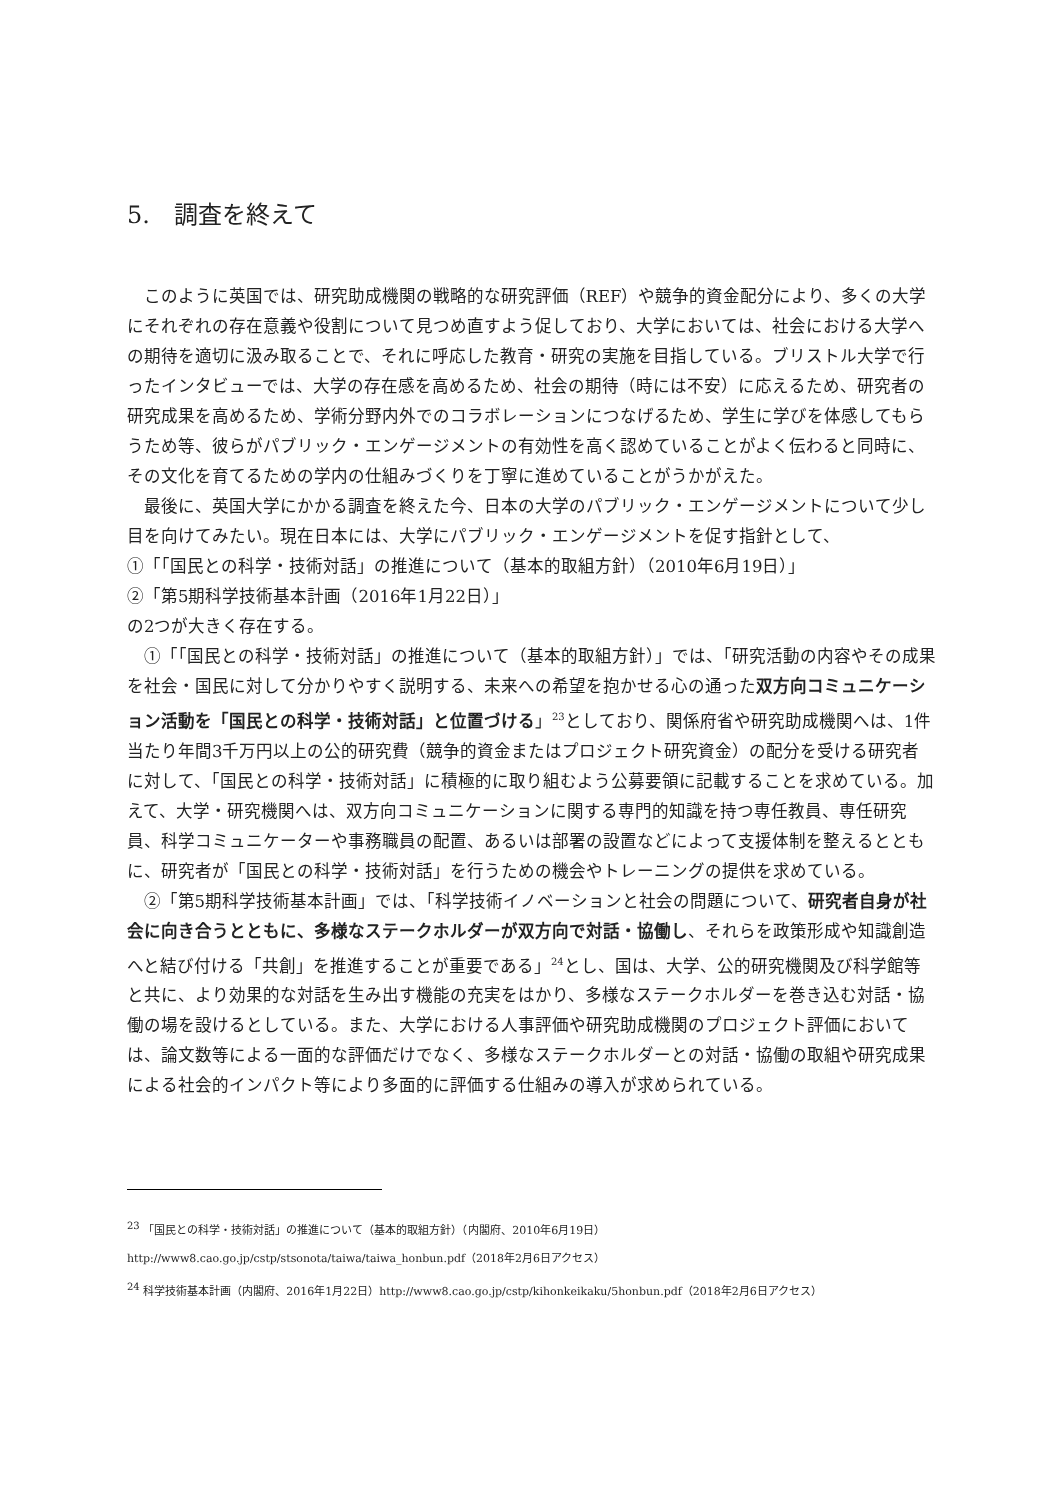5.　調査を終えて
このように英国では、研究助成機関の戦略的な研究評価（REF）や競争的資金配分により、多くの大学にそれぞれの存在意義や役割について見つめ直すよう促しており、大学においては、社会における大学への期待を適切に汲み取ることで、それに呼応した教育・研究の実施を目指している。ブリストル大学で行ったインタビューでは、大学の存在感を高めるため、社会の期待（時には不安）に応えるため、研究者の研究成果を高めるため、学術分野内外でのコラボレーションにつなげるため、学生に学びを体感してもらうため等、彼らがパブリック・エンゲージメントの有効性を高く認めていることがよく伝わると同時に、その文化を育てるための学内の仕組みづくりを丁寧に進めていることがうかがえた。
最後に、英国大学にかかる調査を終えた今、日本の大学のパブリック・エンゲージメントについて少し目を向けてみたい。現在日本には、大学にパブリック・エンゲージメントを促す指針として、
①「「国民との科学・技術対話」の推進について（基本的取組方針）（2010年6月19日）」
②「第5期科学技術基本計画（2016年1月22日）」
の2つが大きく存在する。
①「「国民との科学・技術対話」の推進について（基本的取組方針）」では、「研究活動の内容やその成果を社会・国民に対して分かりやすく説明する、未来への希望を抱かせる心の通った双方向コミュニケーション活動を「国民との科学・技術対話」と位置づける」<sup>23</sup>としており、関係府省や研究助成機関へは、1件当たり年間3千万円以上の公的研究費（競争的資金またはプロジェクト研究資金）の配分を受ける研究者に対して、「国民との科学・技術対話」に積極的に取り組むよう公募要領に記載することを求めている。加えて、大学・研究機関へは、双方向コミュニケーションに関する専門的知識を持つ専任教員、専任研究員、科学コミュニケーターや事務職員の配置、あるいは部署の設置などによって支援体制を整えるとともに、研究者が「国民との科学・技術対話」を行うための機会やトレーニングの提供を求めている。
②「第5期科学技術基本計画」では、「科学技術イノベーションと社会の問題について、研究者自身が社会に向き合うとともに、多様なステークホルダーが双方向で対話・協働し、それらを政策形成や知識創造へと結び付ける「共創」を推進することが重要である」<sup>24</sup>とし、国は、大学、公的研究機関及び科学館等と共に、より効果的な対話を生み出す機能の充実をはかり、多様なステークホルダーを巻き込む対話・協働の場を設けるとしている。また、大学における人事評価や研究助成機関のプロジェクト評価においては、論文数等による一面的な評価だけでなく、多様なステークホルダーとの対話・協働の取組や研究成果による社会的インパクト等により多面的に評価する仕組みの導入が求められている。
<sup>23</sup> 「国民との科学・技術対話」の推進について（基本的取組方針）（内閣府、2010年6月19日）
http://www8.cao.go.jp/cstp/stsonota/taiwa/taiwa_honbun.pdf（2018年2月6日アクセス）
<sup>24</sup> 科学技術基本計画（内閣府、2016年1月22日）http://www8.cao.go.jp/cstp/kihonkeikaku/5honbun.pdf（2018年2月6日アクセス）